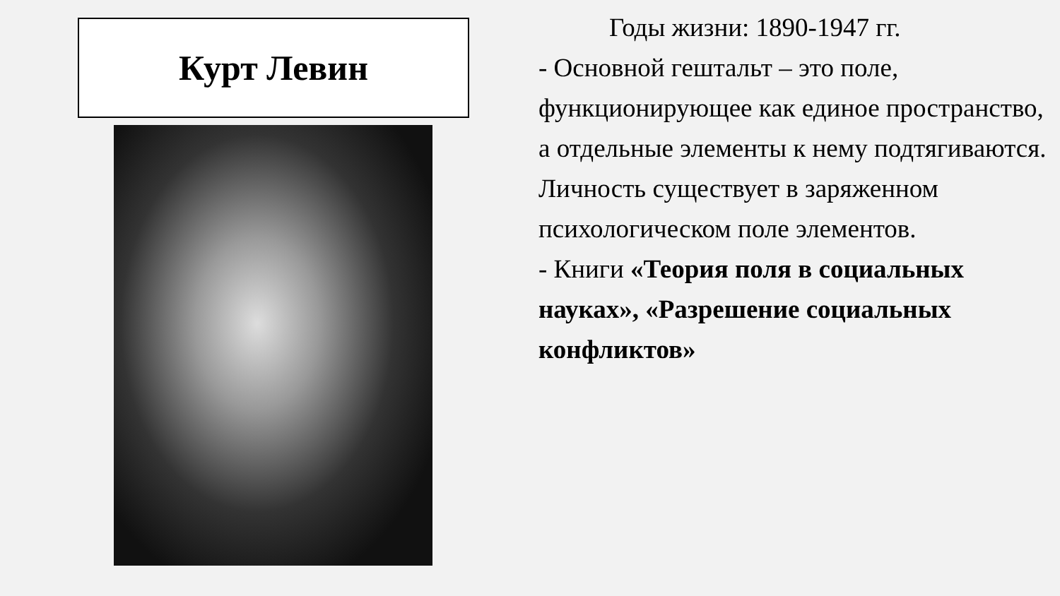Курт Левин
Годы жизни: 1890-1947 гг.
- Основной гештальт – это поле, функционирующее как единое пространство, а отдельные элементы к нему подтягиваются. Личность существует в заряженном психологическом поле элементов.
- Книги «Теория поля в социальных науках», «Разрешение социальных конфликтов»